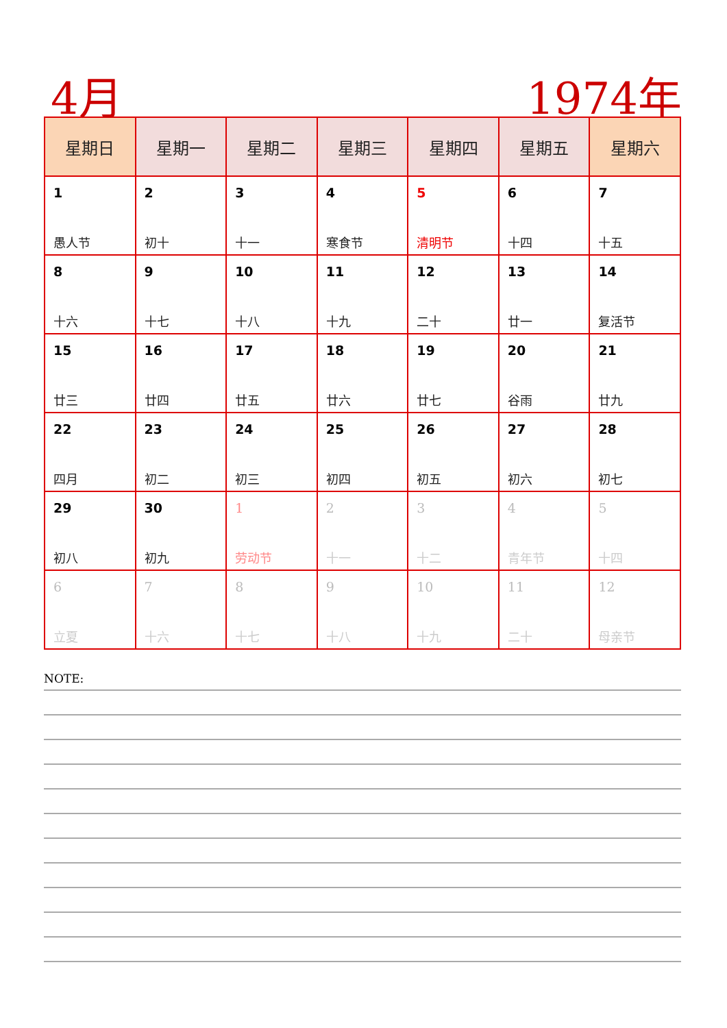4月 1974年
| 星期日 | 星期一 | 星期二 | 星期三 | 星期四 | 星期五 | 星期六 |
| --- | --- | --- | --- | --- | --- | --- |
| 1 愚人节 | 2 初十 | 3 十一 | 4 寒食节 | 5 清明节 | 6 十四 | 7 十五 |
| 8 十六 | 9 十七 | 10 十八 | 11 十九 | 12 二十 | 13 廿一 | 14 复活节 |
| 15 廿三 | 16 廿四 | 17 廿五 | 18 廿六 | 19 廿七 | 20 谷雨 | 21 廿九 |
| 22 四月 | 23 初二 | 24 初三 | 25 初四 | 26 初五 | 27 初六 | 28 初七 |
| 29 初八 | 30 初九 | 1 劳动节 | 2 十一 | 3 十二 | 4 青年节 | 5 十四 |
| 6 立夏 | 7 十六 | 8 十七 | 9 十八 | 10 十九 | 11 二十 | 12 母亲节 |
NOTE: